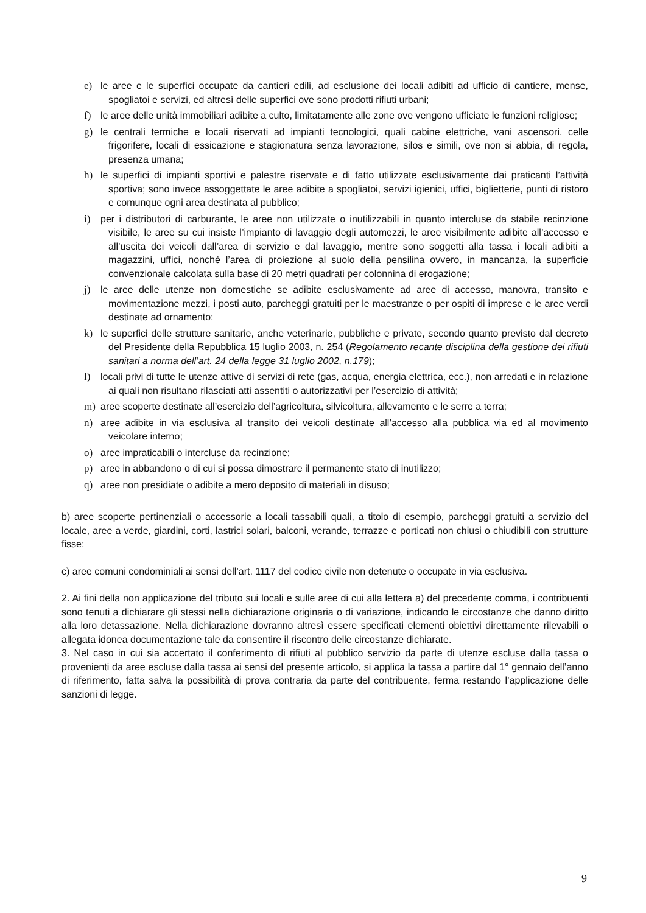e) le aree e le superfici occupate da cantieri edili, ad esclusione dei locali adibiti ad ufficio di cantiere, mense, spogliatoi e servizi, ed altresì delle superfici ove sono prodotti rifiuti urbani;
f) le aree delle unità immobiliari adibite a culto, limitatamente alle zone ove vengono ufficiate le funzioni religiose;
g) le centrali termiche e locali riservati ad impianti tecnologici, quali cabine elettriche, vani ascensori, celle frigorifere, locali di essicazione e stagionatura senza lavorazione, silos e simili, ove non si abbia, di regola, presenza umana;
h) le superfici di impianti sportivi e palestre riservate e di fatto utilizzate esclusivamente dai praticanti l’attività sportiva; sono invece assoggettate le aree adibite a spogliatoi, servizi igienici, uffici, biglietterie, punti di ristoro e comunque ogni area destinata al pubblico;
i) per i distributori di carburante, le aree non utilizzate o inutilizzabili in quanto intercluse da stabile recinzione visibile, le aree su cui insiste l’impianto di lavaggio degli automezzi, le aree visibilmente adibite all’accesso e all’uscita dei veicoli dall’area di servizio e dal lavaggio, mentre sono soggetti alla tassa i locali adibiti a magazzini, uffici, nonché l’area di proiezione al suolo della pensilina ovvero, in mancanza, la superficie convenzionale calcolata sulla base di 20 metri quadrati per colonnina di erogazione;
j) le aree delle utenze non domestiche se adibite esclusivamente ad aree di accesso, manovra, transito e movimentazione mezzi, i posti auto, parcheggi gratuiti per le maestranze o per ospiti di imprese e le aree verdi destinate ad ornamento;
k) le superfici delle strutture sanitarie, anche veterinarie, pubbliche e private, secondo quanto previsto dal decreto del Presidente della Repubblica 15 luglio 2003, n. 254 (Regolamento recante disciplina della gestione dei rifiuti sanitari a norma dell’art. 24 della legge 31 luglio 2002, n.179);
l) locali privi di tutte le utenze attive di servizi di rete (gas, acqua, energia elettrica, ecc.), non arredati e in relazione ai quali non risultano rilasciati atti assentiti o autorizzativi per l’esercizio di attività;
m) aree scoperte destinate all’esercizio dell’agricoltura, silvicoltura, allevamento e le serre a terra;
n) aree adibite in via esclusiva al transito dei veicoli destinate all’accesso alla pubblica via ed al movimento veicolare interno;
o) aree impraticabili o intercluse da recinzione;
p) aree in abbandono o di cui si possa dimostrare il permanente stato di inutilizzo;
q) aree non presidiate o adibite a mero deposito di materiali in disuso;
b) aree scoperte pertinenziali o accessorie a locali tassabili quali, a titolo di esempio, parcheggi gratuiti a servizio del locale, aree a verde, giardini, corti, lastrici solari, balconi, verande, terrazze e porticati non chiusi o chiudibili con strutture fisse;
c) aree comuni condominiali ai sensi dell’art. 1117 del codice civile non detenute o occupate in via esclusiva.
2. Ai fini della non applicazione del tributo sui locali e sulle aree di cui alla lettera a) del precedente comma, i contribuenti sono tenuti a dichiarare gli stessi nella dichiarazione originaria o di variazione, indicando le circostanze che danno diritto alla loro detassazione. Nella dichiarazione dovranno altresì essere specificati elementi obiettivi direttamente rilevabili o allegata idonea documentazione tale da consentire il riscontro delle circostanze dichiarate.
3. Nel caso in cui sia accertato il conferimento di rifiuti al pubblico servizio da parte di utenze escluse dalla tassa o provenienti da aree escluse dalla tassa ai sensi del presente articolo, si applica la tassa a partire dal 1° gennaio dell’anno di riferimento, fatta salva la possibilità di prova contraria da parte del contribuente, ferma restando l’applicazione delle sanzioni di legge.
9